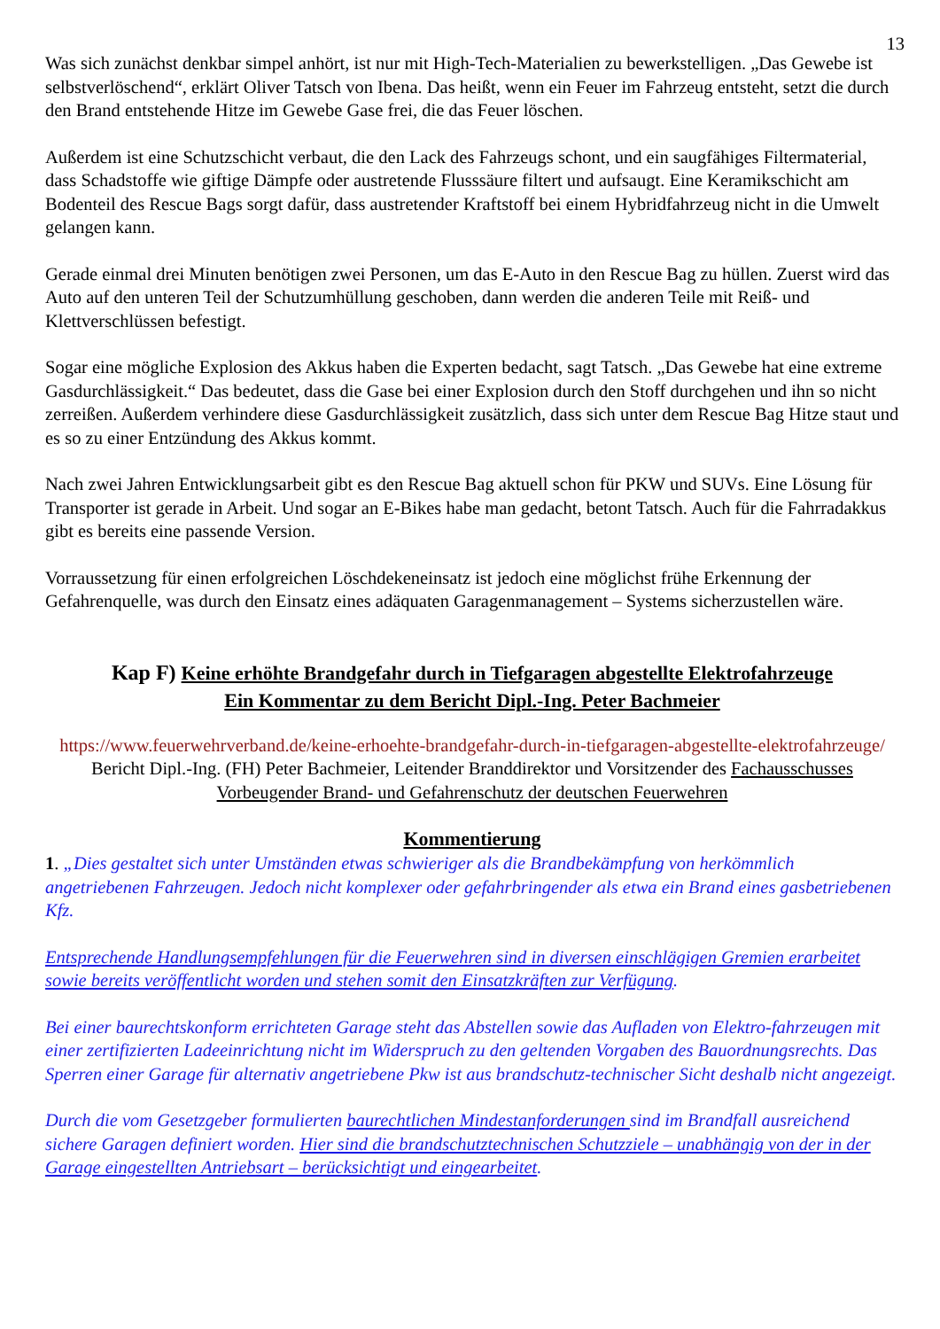13
Was sich zunächst denkbar simpel anhört, ist nur mit High-Tech-Materialien zu bewerkstelligen. „Das Gewebe ist selbstverlöschend“, erklärt Oliver Tatsch von Ibena. Das heißt, wenn ein Feuer im Fahrzeug entsteht, setzt die durch den Brand entstehende Hitze im Gewebe Gase frei, die das Feuer löschen.
Außerdem ist eine Schutzschicht verbaut, die den Lack des Fahrzeugs schont, und ein saugfähiges Filtermaterial, dass Schadstoffe wie giftige Dämpfe oder austretende Flusssäure filtert und aufsaugt. Eine Keramikschicht am Bodenteil des Rescue Bags sorgt dafür, dass austretender Kraftstoff bei einem Hybridfahrzeug nicht in die Umwelt gelangen kann.
Gerade einmal drei Minuten benötigen zwei Personen, um das E-Auto in den Rescue Bag zu hüllen. Zuerst wird das Auto auf den unteren Teil der Schutzumhüllung geschoben, dann werden die anderen Teile mit Reiß- und Klettverschlüssen befestigt.
Sogar eine mögliche Explosion des Akkus haben die Experten bedacht, sagt Tatsch. „Das Gewebe hat eine extreme Gasdurchlässigkeit.“ Das bedeutet, dass die Gase bei einer Explosion durch den Stoff durchgehen und ihn so nicht zerreißen. Außerdem verhindere diese Gasdurchlässigkeit zusätzlich, dass sich unter dem Rescue Bag Hitze staut und es so zu einer Entzündung des Akkus kommt.
Nach zwei Jahren Entwicklungsarbeit gibt es den Rescue Bag aktuell schon für PKW und SUVs. Eine Lösung für Transporter ist gerade in Arbeit. Und sogar an E-Bikes habe man gedacht, betont Tatsch. Auch für die Fahrradakkus gibt es bereits eine passende Version.
Vorraussetzung für einen erfolgreichen Löschdekeneinsatz ist jedoch eine möglichst frühe Erkennung der Gefahrenquelle, was durch den Einsatz eines adäquaten Garagenmanagement – Systems sicherzustellen wäre.
Kap F) Keine erhöhte Brandgefahr durch in Tiefgaragen abgestellte Elektrofahrzeuge
Ein Kommentar zu dem Bericht Dipl.-Ing. Peter Bachmeier
https://www.feuerwehrverband.de/keine-erhoehte-brandgefahr-durch-in-tiefgaragen-abgestellte-elektrofahrzeuge/
Bericht Dipl.-Ing. (FH) Peter Bachmeier, Leitender Branddirektor und Vorsitzender des Fachausschusses Vorbeugender Brand- und Gefahrenschutz der deutschen Feuerwehren
Kommentierung
1. „Dies gestaltet sich unter Umständen etwas schwieriger als die Brandbekämpfung von herkömmlich angetriebenen Fahrzeugen. Jedoch nicht komplexer oder gefahrbringender als etwa ein Brand eines gasbetriebenen Kfz.
Entsprechende Handlungsempfehlungen für die Feuerwehren sind in diversen einschlägigen Gremien erarbeitet sowie bereits veröffentlicht worden und stehen somit den Einsatzkräften zur Verfügung.
Bei einer baurechtskonform errichteten Garage steht das Abstellen sowie das Aufladen von Elektro-fahrzeugen mit einer zertifizierten Ladeeinrichtung nicht im Widerspruch zu den geltenden Vorgaben des Bauordnungsrechts. Das Sperren einer Garage für alternativ angetriebene Pkw ist aus brandschutz-technischer Sicht deshalb nicht angezeigt.
Durch die vom Gesetzgeber formulierten baurechtlichen Mindestanforderungen sind im Brandfall ausreichend sichere Garagen definiert worden. Hier sind die brandschutztechnischen Schutzziele – unabhängig von der in der Garage eingestellten Antriebsart – berücksichtigt und eingearbeitet.